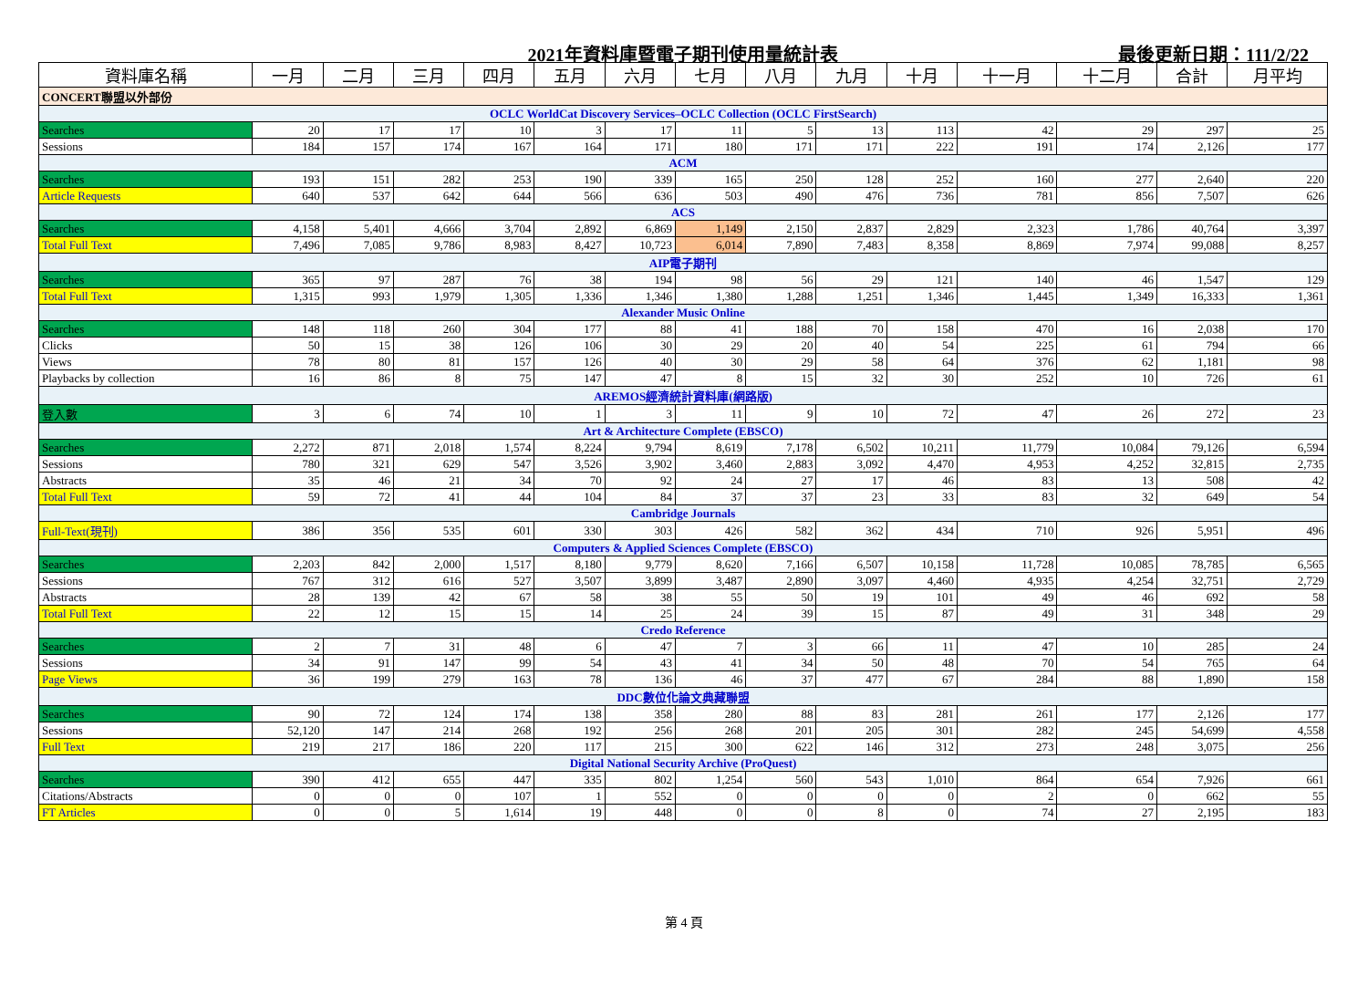2021年資料庫暨電子期刊使用量統計表
最後更新日期：111/2/22
| 資料庫名稱 | 一月 | 二月 | 三月 | 四月 | 五月 | 六月 | 七月 | 八月 | 九月 | 十月 | 十一月 | 十二月 | 合計 | 月平均 |
| --- | --- | --- | --- | --- | --- | --- | --- | --- | --- | --- | --- | --- | --- | --- |
| CONCERT聯盟以外部份 | | | | | | | | | | | | | | |
| OCLC WorldCat Discovery Services–OCLC Collection (OCLC FirstSearch) | | | | | | | | | | | | | | |
| Searches | 20 | 17 | 17 | 10 | 3 | 17 | 11 | 5 | 13 | 113 | 42 | 29 | 297 | 25 |
| Sessions | 184 | 157 | 174 | 167 | 164 | 171 | 180 | 171 | 171 | 222 | 191 | 174 | 2,126 | 177 |
| ACM | | | | | | | | | | | | | | |
| Searches | 193 | 151 | 282 | 253 | 190 | 339 | 165 | 250 | 128 | 252 | 160 | 277 | 2,640 | 220 |
| Article Requests | 640 | 537 | 642 | 644 | 566 | 636 | 503 | 490 | 476 | 736 | 781 | 856 | 7,507 | 626 |
| ACS | | | | | | | | | | | | | | |
| Searches | 4,158 | 5,401 | 4,666 | 3,704 | 2,892 | 6,869 | 1,149 | 2,150 | 2,837 | 2,829 | 2,323 | 1,786 | 40,764 | 3,397 |
| Total Full Text | 7,496 | 7,085 | 9,786 | 8,983 | 8,427 | 10,723 | 6,014 | 7,890 | 7,483 | 8,358 | 8,869 | 7,974 | 99,088 | 8,257 |
| AIP電子期刊 | | | | | | | | | | | | | | |
| Searches | 365 | 97 | 287 | 76 | 38 | 194 | 98 | 56 | 29 | 121 | 140 | 46 | 1,547 | 129 |
| Total Full Text | 1,315 | 993 | 1,979 | 1,305 | 1,336 | 1,346 | 1,380 | 1,288 | 1,251 | 1,346 | 1,445 | 1,349 | 16,333 | 1,361 |
| Alexander Music Online | | | | | | | | | | | | | | |
| Searches | 148 | 118 | 260 | 304 | 177 | 88 | 41 | 188 | 70 | 158 | 470 | 16 | 2,038 | 170 |
| Clicks | 50 | 15 | 38 | 126 | 106 | 30 | 29 | 20 | 40 | 54 | 225 | 61 | 794 | 66 |
| Views | 78 | 80 | 81 | 157 | 126 | 40 | 30 | 29 | 58 | 64 | 376 | 62 | 1,181 | 98 |
| Playbacks by collection | 16 | 86 | 8 | 75 | 147 | 47 | 8 | 15 | 32 | 30 | 252 | 10 | 726 | 61 |
| AREMOS經濟統計資料庫(網路版) | | | | | | | | | | | | | | |
| 登入數 | 3 | 6 | 74 | 10 | 1 | 3 | 11 | 9 | 10 | 72 | 47 | 26 | 272 | 23 |
| Art & Architecture Complete (EBSCO) | | | | | | | | | | | | | | |
| Searches | 2,272 | 871 | 2,018 | 1,574 | 8,224 | 9,794 | 8,619 | 7,178 | 6,502 | 10,211 | 11,779 | 10,084 | 79,126 | 6,594 |
| Sessions | 780 | 321 | 629 | 547 | 3,526 | 3,902 | 3,460 | 2,883 | 3,092 | 4,470 | 4,953 | 4,252 | 32,815 | 2,735 |
| Abstracts | 35 | 46 | 21 | 34 | 70 | 92 | 24 | 27 | 17 | 46 | 83 | 13 | 508 | 42 |
| Total Full Text | 59 | 72 | 41 | 44 | 104 | 84 | 37 | 37 | 23 | 33 | 83 | 32 | 649 | 54 |
| Cambridge Journals | | | | | | | | | | | | | | |
| Full-Text(現刊) | 386 | 356 | 535 | 601 | 330 | 303 | 426 | 582 | 362 | 434 | 710 | 926 | 5,951 | 496 |
| Computers & Applied Sciences Complete (EBSCO) | | | | | | | | | | | | | | |
| Searches | 2,203 | 842 | 2,000 | 1,517 | 8,180 | 9,779 | 8,620 | 7,166 | 6,507 | 10,158 | 11,728 | 10,085 | 78,785 | 6,565 |
| Sessions | 767 | 312 | 616 | 527 | 3,507 | 3,899 | 3,487 | 2,890 | 3,097 | 4,460 | 4,935 | 4,254 | 32,751 | 2,729 |
| Abstracts | 28 | 139 | 42 | 67 | 58 | 38 | 55 | 50 | 19 | 101 | 49 | 46 | 692 | 58 |
| Total Full Text | 22 | 12 | 15 | 15 | 14 | 25 | 24 | 39 | 15 | 87 | 49 | 31 | 348 | 29 |
| Credo Reference | | | | | | | | | | | | | | |
| Searches | 2 | 7 | 31 | 48 | 6 | 47 | 7 | 3 | 66 | 11 | 47 | 10 | 285 | 24 |
| Sessions | 34 | 91 | 147 | 99 | 54 | 43 | 41 | 34 | 50 | 48 | 70 | 54 | 765 | 64 |
| Page Views | 36 | 199 | 279 | 163 | 78 | 136 | 46 | 37 | 477 | 67 | 284 | 88 | 1,890 | 158 |
| DDC數位化論文典藏聯盟 | | | | | | | | | | | | | | |
| Searches | 90 | 72 | 124 | 174 | 138 | 358 | 280 | 88 | 83 | 281 | 261 | 177 | 2,126 | 177 |
| Sessions | 52,120 | 147 | 214 | 268 | 192 | 256 | 268 | 201 | 205 | 301 | 282 | 245 | 54,699 | 4,558 |
| Full Text | 219 | 217 | 186 | 220 | 117 | 215 | 300 | 622 | 146 | 312 | 273 | 248 | 3,075 | 256 |
| Digital National Security Archive (ProQuest) | | | | | | | | | | | | | | |
| Searches | 390 | 412 | 655 | 447 | 335 | 802 | 1,254 | 560 | 543 | 1,010 | 864 | 654 | 7,926 | 661 |
| Citations/Abstracts | 0 | 0 | 0 | 107 | 1 | 552 | 0 | 0 | 0 | 0 | 2 | 0 | 662 | 55 |
| FT Articles | 0 | 0 | 5 | 1,614 | 19 | 448 | 0 | 0 | 8 | 0 | 74 | 27 | 2,195 | 183 |
第 4 頁